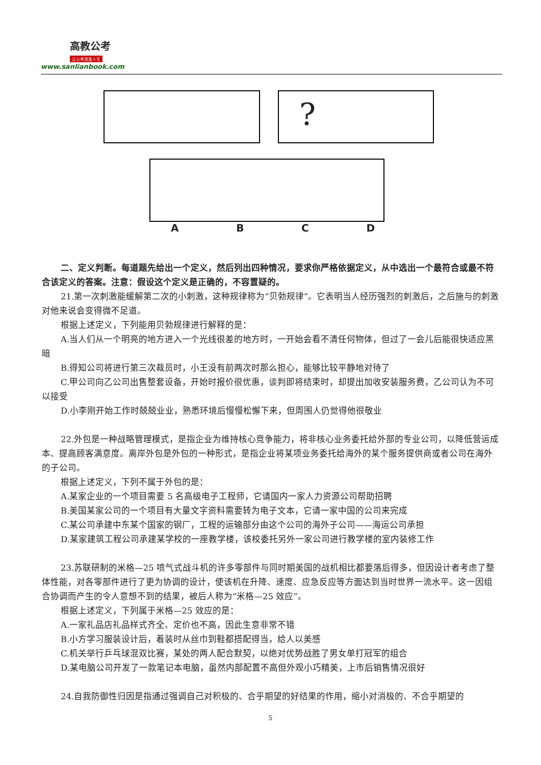高教公考
让公考改变人生
www.sanlianbook.com
?
ABCD
二、定义判断。每道题先给出一个定义，然后列出四种情况，要求你严格依据定义，从中选出一个最符合或最不符合该定义的答案。注意：假设这个定义是正确的，不容置疑的。
21.第一次刺激能缓解第二次的小刺激，这种规律称为“贝勃规律”。它表明当人经历强烈的刺激后，之后施与的刺激对他来说会变得微不足道。
根据上述定义，下列能用贝勃规律进行解释的是：
A.当人们从一个明亮的地方进入一个光线很差的地方时，一开始会看不清任何物体，但过了一会儿后能很快适应黑暗
B.得知公司将进行第三次裁员时，小王没有前两次时那么担心，能够比较平静地对待了
C.甲公司向乙公司出售整套设备，开始时报价很优惠，谈判即将结束时，却提出加收安装服务费，乙公司认为不可以接受
D.小李刚开始工作时兢兢业业，熟悉环境后慢慢松懈下来，但周围人仍觉得他很敬业
22.外包是一种战略管理模式，是指企业为维持核心竞争能力，将非核心业务委托给外部的专业公司，以降低营运成本、提高顾客满意度。离岸外包是外包的一种形式，是指企业将某项业务委托给海外的某个服务提供商或者公司在海外的子公司。
根据上述定义，下列不属于外包的是：
A.某家企业的一个项目需要 5 名高级电子工程师，它请国内一家人力资源公司帮助招聘
B.美国某家公司的一个项目有大量文字资料需要转为电子文本，它请一家中国的公司来完成
C.某公司承建中东某个国家的钢厂，工程的运输部分由这个公司的海外子公司——海运公司承担
D.某家建筑工程公司承建某学校的一座教学楼，该校委托另外一家公司进行教学楼的室内装修工作
23.苏联研制的米格—25 喷气式战斗机的许多零部件与同时期美国的战机相比都要落后得多，但因设计者考虑了整体性能，对各零部件进行了更为协调的设计，使该机在升降、速度、应急反应等方面达到当时世界一流水平。这一因组合协调而产生的令人意想不到的结果，被后人称为“米格—25 效应”。
根据上述定义，下列属于米格—25 效应的是：
A.一家礼品店礼品样式齐全、定价也不高，因此生意非常不错
B.小方学习服装设计后，着装时从丝巾到鞋都搭配得当，给人以美感
C.机关举行乒乓球混双比赛，某处的两人配合默契，以绝对优势战胜了男女单打冠军的组合
D.某电脑公司开发了一款笔记本电脑，虽然内部配置不高但外观小巧精美，上市后销售情况很好
24.自我防御性归因是指通过强调自己对积极的、合乎期望的好结果的作用，缩小对消极的、不合乎期望的
5